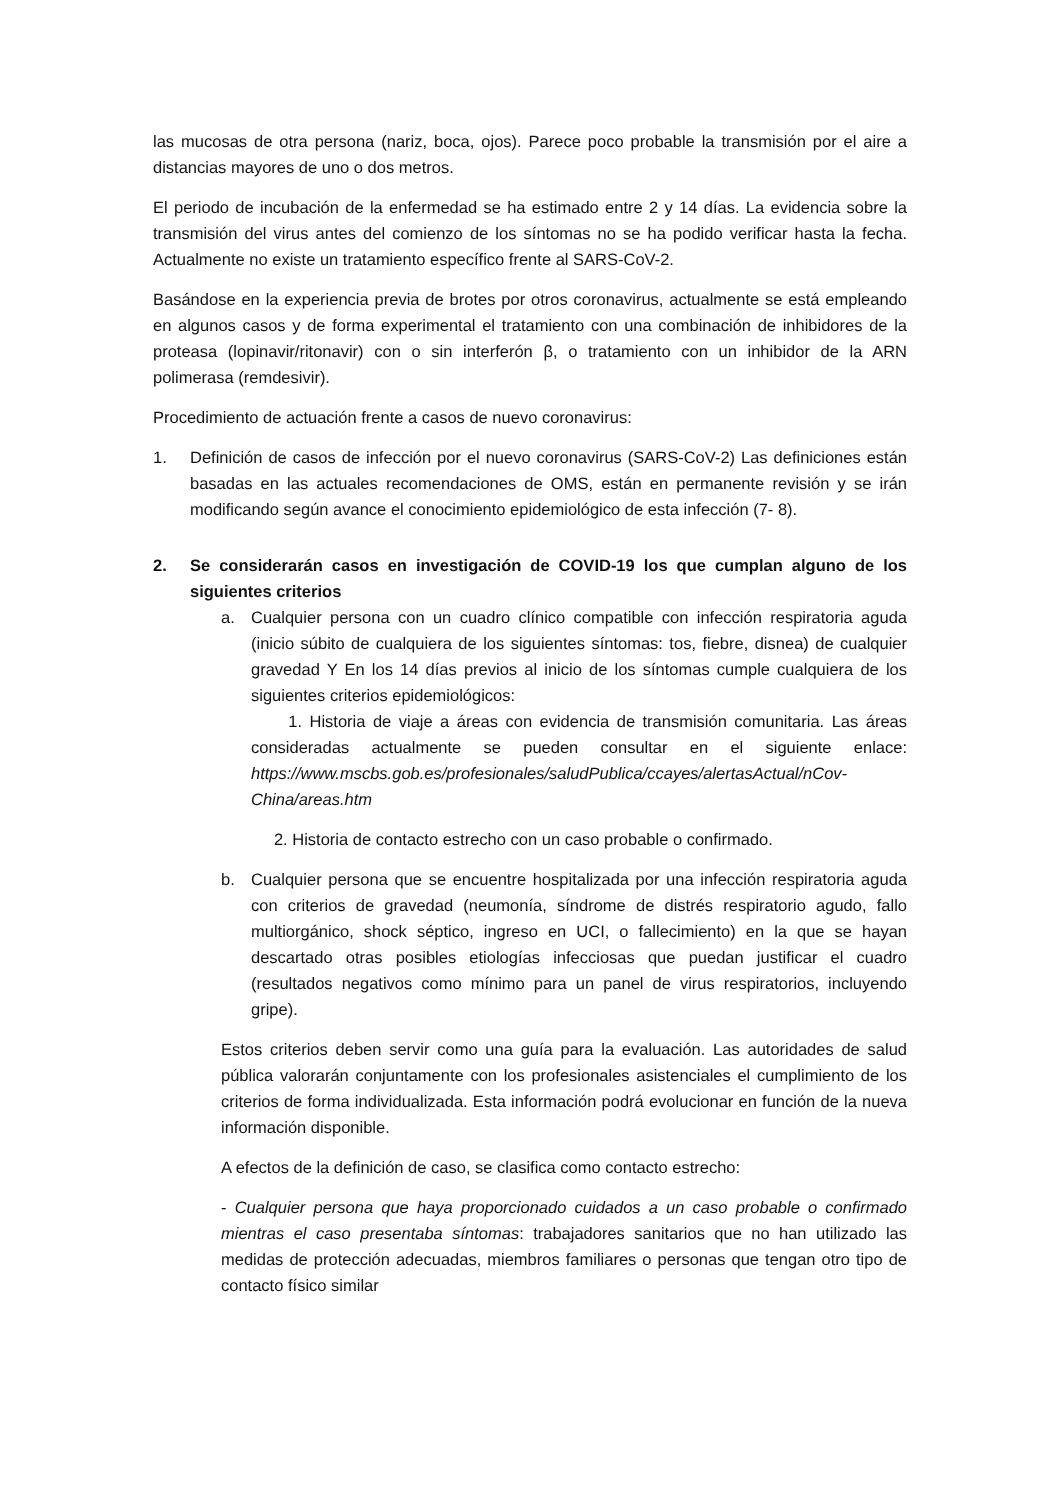las mucosas de otra persona (nariz, boca, ojos). Parece poco probable la transmisión por el aire a distancias mayores de uno o dos metros.
El periodo de incubación de la enfermedad se ha estimado entre 2 y 14 días. La evidencia sobre la transmisión del virus antes del comienzo de los síntomas no se ha podido verificar hasta la fecha. Actualmente no existe un tratamiento específico frente al SARS-CoV-2.
Basándose en la experiencia previa de brotes por otros coronavirus, actualmente se está empleando en algunos casos y de forma experimental el tratamiento con una combinación de inhibidores de la proteasa (lopinavir/ritonavir) con o sin interferón β, o tratamiento con un inhibidor de la ARN polimerasa (remdesivir).
Procedimiento de actuación frente a casos de nuevo coronavirus:
1. Definición de casos de infección por el nuevo coronavirus (SARS-CoV-2) Las definiciones están basadas en las actuales recomendaciones de OMS, están en permanente revisión y se irán modificando según avance el conocimiento epidemiológico de esta infección (7- 8).
2. Se considerarán casos en investigación de COVID-19 los que cumplan alguno de los siguientes criterios
a. Cualquier persona con un cuadro clínico compatible con infección respiratoria aguda (inicio súbito de cualquiera de los siguientes síntomas: tos, fiebre, disnea) de cualquier gravedad Y En los 14 días previos al inicio de los síntomas cumple cualquiera de los siguientes criterios epidemiológicos:
1. Historia de viaje a áreas con evidencia de transmisión comunitaria. Las áreas consideradas actualmente se pueden consultar en el siguiente enlace: https://www.mscbs.gob.es/profesionales/saludPublica/ccayes/alertasActual/nCov-China/areas.htm
2. Historia de contacto estrecho con un caso probable o confirmado.
b. Cualquier persona que se encuentre hospitalizada por una infección respiratoria aguda con criterios de gravedad (neumonía, síndrome de distrés respiratorio agudo, fallo multiorgánico, shock séptico, ingreso en UCI, o fallecimiento) en la que se hayan descartado otras posibles etiologías infecciosas que puedan justificar el cuadro (resultados negativos como mínimo para un panel de virus respiratorios, incluyendo gripe).
Estos criterios deben servir como una guía para la evaluación. Las autoridades de salud pública valorarán conjuntamente con los profesionales asistenciales el cumplimiento de los criterios de forma individualizada. Esta información podrá evolucionar en función de la nueva información disponible.
A efectos de la definición de caso, se clasifica como contacto estrecho:
- Cualquier persona que haya proporcionado cuidados a un caso probable o confirmado mientras el caso presentaba síntomas: trabajadores sanitarios que no han utilizado las medidas de protección adecuadas, miembros familiares o personas que tengan otro tipo de contacto físico similar